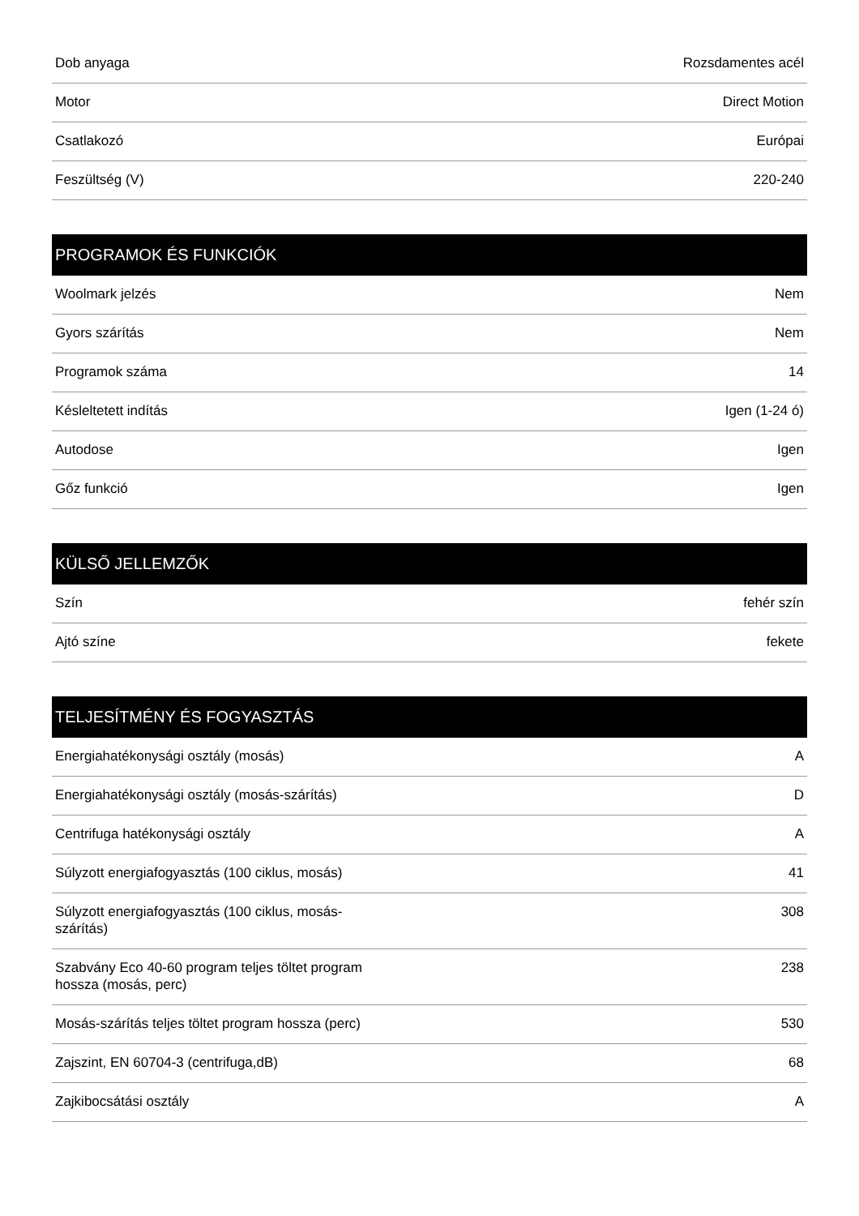| Dob anyaga | Rozsdamentes acél |
| Motor | Direct Motion |
| Csatlakozó | Európai |
| Feszültség (V) | 220-240 |
| PROGRAMOK ÉS FUNKCIÓK | |
| --- | --- |
| Woolmark jelzés | Nem |
| Gyors szárítás | Nem |
| Programok száma | 14 |
| Késleltetett indítás | Igen (1-24 ó) |
| Autodose | Igen |
| Gőz funkció | Igen |
| KÜLSŐ JELLEMZŐK | |
| --- | --- |
| Szín | fehér szín |
| Ajtó színe | fekete |
| TELJESÍTMÉNY ÉS FOGYASZTÁS | |
| --- | --- |
| Energiahatékonysági osztály (mosás) | A |
| Energiahatékonysági osztály (mosás-szárítás) | D |
| Centrifuga hatékonysági osztály | A |
| Súlyzott energiafogyasztás (100 ciklus, mosás) | 41 |
| Súlyzott energiafogyasztás (100 ciklus, mosás- szárítás) | 308 |
| Szabvány Eco 40-60 program teljes töltet program hossza (mosás, perc) | 238 |
| Mosás-szárítás teljes töltet program hossza (perc) | 530 |
| Zajszint, EN 60704-3 (centrifuga,dB) | 68 |
| Zajkibocsátási osztály | A |